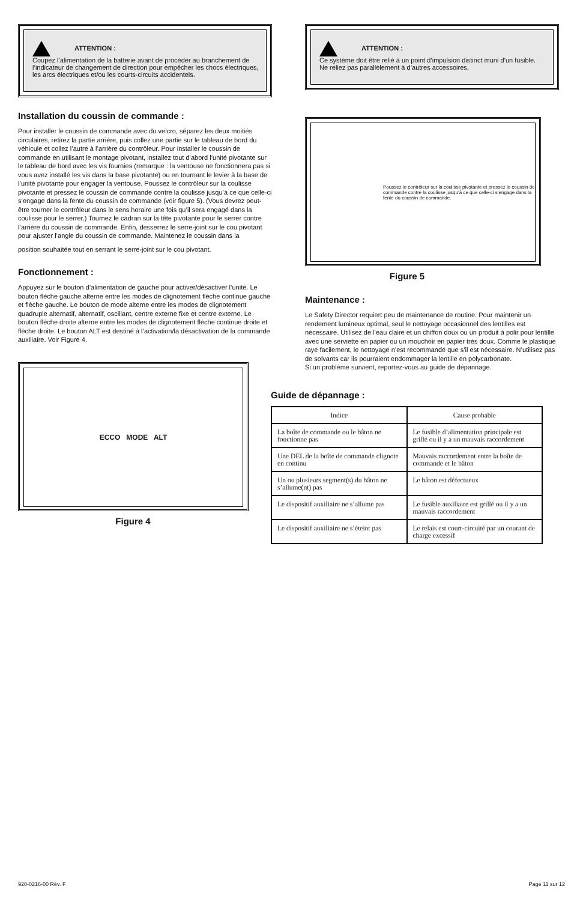ATTENTION :
Coupez l’alimentation de la batterie avant de procéder au branchement de l’indicateur de changement de direction pour empêcher les chocs électriques, les arcs électriques et/ou les courts-circuits accidentels.
Installation du coussin de commande :
Pour installer le coussin de commande avec du velcro, séparez les deux moitiés circulaires, retirez la partie arrière, puis collez une partie sur le tableau de bord du véhicule et collez l’autre à l’arrière du contrôleur. Pour installer le coussin de commande en utilisant le montage pivotant, installez tout d’abord l’unité pivotante sur le tableau de bord avec les vis fournies (remarque : la ventouse ne fonctionnera pas si vous avez installé les vis dans la base pivotante) ou en tournant le levier à la base de l’unité pivotante pour engager la ventouse. Poussez le contrôleur sur la coulisse pivotante et pressez le coussin de commande contre la coulisse jusqu’à ce que celle-ci s’engage dans la fente du coussin de commande (voir figure 5). (Vous devrez peut-être tourner le contrôleur dans le sens horaire une fois qu’il sera engagé dans la coulisse pour le serrer.) Tournez le cadran sur la tête pivotante pour le serrer contre l’arrière du coussin de commande. Enfin, desserrez le serre-joint sur le cou pivotant pour ajuster l’angle du coussin de commande. Maintenez le coussin dans la
position souhaitée tout en serrant le serre-joint sur le cou pivotant.
Fonctionnement :
Appuyez sur le bouton d’alimentation de gauche pour activer/désactiver l’unité. Le bouton flèche gauche alterne entre les modes de clignotement flèche continue gauche et flèche gauche. Le bouton de mode alterne entre les modes de clignotement quadruple alternatif, alternatif, oscillant, centre externe fixe et centre externe. Le bouton flèche droite alterne entre les modes de clignotement flèche continue droite et flèche droite. Le bouton ALT est destiné à l’activation/la désactivation de la commande auxiliaire. Voir Figure 4.
ECCO MODE ALT
Figure 4
ATTENTION :
Ce système doit être relié à un point d’impulsion distinct muni d’un fusible. Ne reliez pas parallèlement à d’autres accessoires.
Poussez le contrôleur sur la coulisse pivotante et pressez le coussin de commande contre la coulisse jusqu’à ce que celle-ci s’engage dans la fente du coussin de commande.
Figure 5
Maintenance :
Le Safety Director requiert peu de maintenance de routine. Pour maintenir un rendement lumineux optimal, seul le nettoyage occasionnel des lentilles est nécessaire. Utilisez de l’eau claire et un chiffon doux ou un produit à polir pour lentille avec une serviette en papier ou un mouchoir en papier très doux. Comme le plastique raye facilement, le nettoyage n’est recommandé que s’il est nécessaire. N’utilisez pas de solvants car ils pourraient endommager la lentille en polycarbonate.
Si un problème survient, reportez-vous au guide de dépannage.
Guide de dépannage :
| Indice | Cause probable |
| --- | --- |
| La boîte de commande ou le bâton ne fonctionne pas | Le fusible d’alimentation principale est grillé ou il y a un mauvais raccordement |
| Une DEL de la boîte de commande clignote en continu | Mauvais raccordement entre la boîte de commande et le bâton |
| Un ou plusieurs segment(s) du bâton ne s’allume(nt) pas | Le bâton est défectueux |
| Le dispositif auxiliaire ne s’allume pas | Le fusible auxiliaire est grillé ou il y a un mauvais raccordement |
| Le dispositif auxiliaire ne s’éteint pas | Le relais est court-circuité par un courant de charge excessif |
920-0216-00 Rév. F Page 11 sur 12